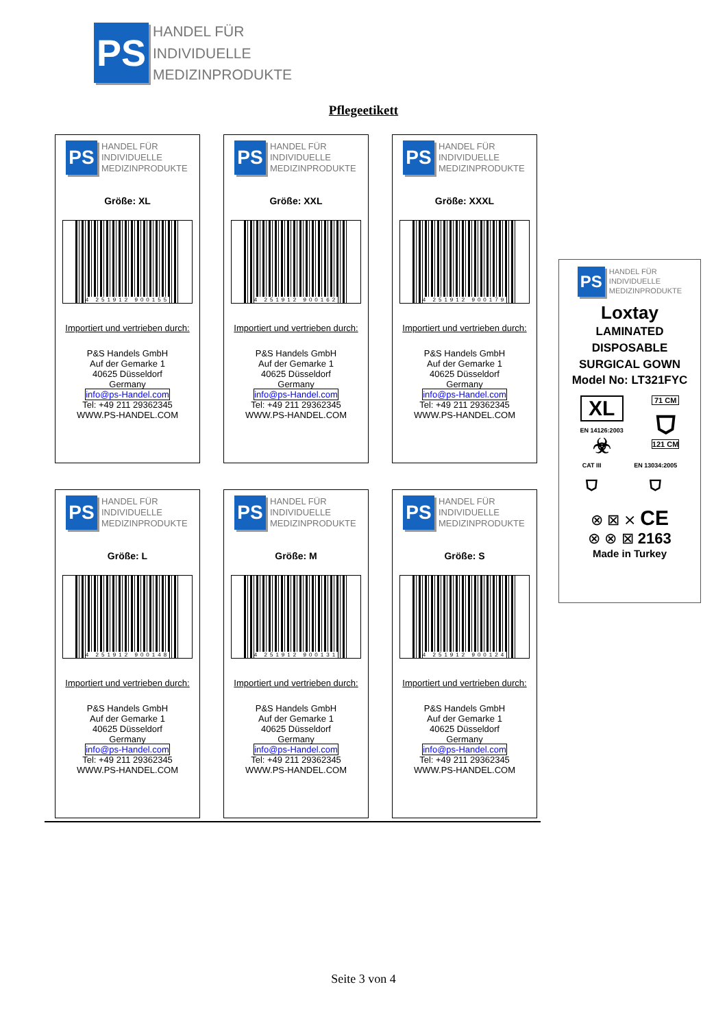PS
HANDEL FÜR
INDIVIDUELLE
MEDIZINPRODUKTE
Pflegeetikett
PS
HANDEL FÜR
INDIVIDUELLE
MEDIZINPRODUKTE
Größe: XL
4 251912 900155
Importiert und vertrieben durch:
P&S Handels GmbH
Auf der Gemarke 1
40625 Düsseldorf
Germany
info@ps-Handel.com
Tel: +49 211 29362345
WWW.PS-HANDEL.COM
PS
HANDEL FÜR
INDIVIDUELLE
MEDIZINPRODUKTE
Größe: XXL
4 251912 900162
Importiert und vertrieben durch:
P&S Handels GmbH
Auf der Gemarke 1
40625 Düsseldorf
Germany
info@ps-Handel.com
Tel: +49 211 29362345
WWW.PS-HANDEL.COM
PS
HANDEL FÜR
INDIVIDUELLE
MEDIZINPRODUKTE
Größe: XXXL
4 251912 900179
Importiert und vertrieben durch:
P&S Handels GmbH
Auf der Gemarke 1
40625 Düsseldorf
Germany
info@ps-Handel.com
Tel: +49 211 29362345
WWW.PS-HANDEL.COM
PS
HANDEL FÜR
INDIVIDUELLE
MEDIZINPRODUKTE
Größe: L
4 251912 900148
Importiert und vertrieben durch:
P&S Handels GmbH
Auf der Gemarke 1
40625 Düsseldorf
Germany
info@ps-Handel.com
Tel: +49 211 29362345
WWW.PS-HANDEL.COM
PS
HANDEL FÜR
INDIVIDUELLE
MEDIZINPRODUKTE
Größe: M
4 251912 900131
Importiert und vertrieben durch:
P&S Handels GmbH
Auf der Gemarke 1
40625 Düsseldorf
Germany
info@ps-Handel.com
Tel: +49 211 29362345
WWW.PS-HANDEL.COM
PS
HANDEL FÜR
INDIVIDUELLE
MEDIZINPRODUKTE
Größe: S
4 251912 900124
Importiert und vertrieben durch:
P&S Handels GmbH
Auf der Gemarke 1
40625 Düsseldorf
Germany
info@ps-Handel.com
Tel: +49 211 29362345
WWW.PS-HANDEL.COM
PS
HANDEL FÜR
INDIVIDUELLE
MEDIZINPRODUKTE
Loxtay
LAMINATED DISPOSABLE
SURGICAL GOWN
Model No: LT321FYC
XL
EN 14126:2003
☣
71 CM
⛉
121 CM
CAT III
⛉
EN 13034:2005
⛉
⊗ ⊠ ⨯ CE
⊗ ⊗ ⊠ 2163
Made in Turkey
Seite 3 von 4